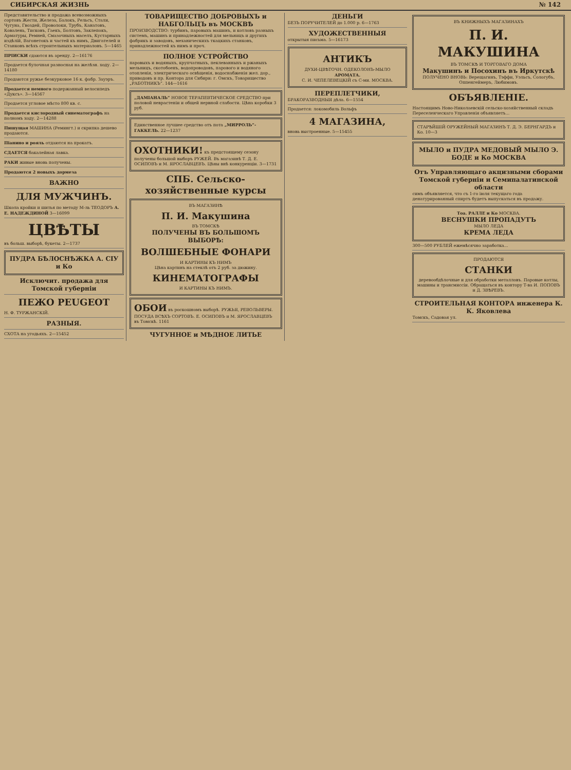СИБИРСКАЯ ЖИЗНЬ № 142
Представительство и продажа всевозможныхъ сортовъ Жести, Железа, Балокъ, Рельсъ, Стали, Чугуна, Гвоздей, Проволоки, Трубъ, Канатовъ, Ковалень, Тисковъ, Гаекъ, Болтовъ, Заклепокъ, Арматуры, Ремней, Смазочныхъ маселъ, Кустарныхъ издѣлiй, Вагонетокъ и частей къ нимъ, Двигателей и Станковъ всѣхъ строительныхъ материаловъ. 5—1465
ПРIИСКИ сдаются въ аренду. 2—16176
Продается булочная разносная на желѣзн. ходу. 2—14180
Продаются ружье безкурковое 16 к. фабр. Зауэръ.
Продается немного подержанный велосипедъ «Дуксъ». 3—14567
Продается угловое мѣсто 800 кв. с.
Продается кислородный синематографъ на полномъ ходу. 2—14288
Пишущая МАШИНА (Ремингт.) и скрипка дешево продаются.
Пiанино и рояль отдаются на прокатъ.
СДАЕТСЯ бакалейная лавка.
РАКИ живые вновь получены.
Продаются 2 новыхъ дормеза
ВАЖНО
ДЛЯ МУЖЧИНЪ.
Школа кройки и шитья по методу М-ль ТЕОДОРЪ А. Е. НАДЕЖДИНОЙ 3—16099
ЦВѢТЫ
въ больш. выборѣ, букеты. 2—1737
ПУДРА БѢЛОСНѢЖКА А. СIУ и Ко
Исключит. продажа для Томской губернiи
ПЕЖО PEUGEOT
Н. Ф. ТУРЖАНСКIЙ.
РАЗНЫЯ.
СХОТА на угодьяхъ. 2—15452
ТОВАРИЩЕСТВО ДОБРОВЫХЪ и НАБГОЛЬЦЪ въ МОСКВѢ
ПРОИЗВОДСТВО: турбинъ, паровыхъ машинъ, и котловъ разныхъ системъ, машинъ и принадлежностей для мельницъ и другихъ фабрикъ и заводовъ, механическихъ ткацкихъ станковъ, принадлежностей къ нимъ и проч.
ПОЛНОЕ УСТРОЙСТВО
паровыхъ и водяныхъ, крупчатныхъ, пеклеванныхъ и ржаныхъ мельницъ, скотобоенъ, водопроводовъ, парового и водяного отопленiя, электрическаго освѣщенiя, водоснабженiя жел. дор., приводовъ и пр. Контора для Сибири: г. Омскъ, Товарищество „РАБОТНИКЪ“. 144—1616
„ДАМIАНАЛЬ“ НОВОЕ ТЕРАПЕВТИЧЕСКОЕ СРЕДСТВО при половой неврастенiи и общей нервной слабости. Цѣна коробки 3 руб.
Единственное лучшее средство отъ пота „МИРРОЛЬ“-ГАККЕЛЬ. 22—1237
ОХОТНИКИ! къ предстоящему сезону получены большой выборъ РУЖЕЙ. Въ магазинѣ Т. Д. Е. ОСИПОВЪ и М. ЯРОСЛАВЦЕВЪ. Цѣны внѣ конкуренцiи. 3—1731
СПБ. Сельско-хозяйственные курсы
ВЪ МАГАЗИНѢ
П. И. Макушина
ВЪ ТОМСКѢ
ПОЛУЧЕНЫ ВЪ БОЛЬШОМЪ ВЫБОРѢ:
ВОЛШЕБНЫЕ ФОНАРИ
И КАРТИНЫ КЪ НИМЪ
Цѣна картинъ на стеклѣ отъ 2 руб. за дюжину.
КИНЕМАТОГРАФЫ
И КАРТИНЫ КЪ НИМЪ.
ОБОИ въ роскошномъ выборѣ. РУЖЬЯ, РЕВОЛЬВЕРЫ. ПОСУДА ВСѢХЪ СОРТОВЪ. Е. ОСИПОВЪ и М. ЯРОСЛАВЦЕВЪ въ Томскѣ. 1161
ЧУГУННОЕ и МѢДНОЕ ЛИТЬЕ
ДЕНЬГИ
БЕЗЪ ПОРУЧИТЕЛЕЙ до 1.000 р. 6—1763
ХУДОЖЕСТВЕННЫЯ
открытыя письма. 5—16173
АНТИКЪ
ДУХИ-ЦВѢТОЧН. ОДЕКОЛОНЪ-МЫЛО
АРОМАТА.
С. И. ЧЕПЕЛЕВЕЦКIЙ съ С-ми. МОСКВА.
ПЕРЕПЛЕТЧИКИ,
БРАКОРАЗВОДНЫЯ дѣла. 6—1554
Продается: локомобиль Вольфъ
4 МАГАЗИНА,
вновь выстроенные. 5—15455
ВЪ КНИЖНЫХЪ МАГАЗИНАХЪ
П. И. МАКУШИНА
ВЪ ТОМСКѢ И ТОРГОВАГО ДОМА
Макушинъ и Посохинъ въ Иркутскѣ
ПОЛУЧЕНО ВНОВЬ: Верещагинъ, Тэффи, Уэльсъ, Сологубъ, Оппенгеймеръ, Любимовъ.
ОБЪЯВЛЕНIЕ.
Настоящимъ Ново-Николаевскiй сельско-хозяйственный складъ Переселенческаго Управленiя объявляетъ...
СТАРѢЙШIЙ ОРУЖЕЙНЫЙ МАГАЗИНЪ Т. Д. Э. БЕРНГАРДЪ и Ко. 10—3
МЫЛО и ПУДРА МЕДОВЫЙ МЫЛО Э. БОДЕ и Ко МОСКВА
Отъ Управляющаго акцизными сборами Томской губернiи и Семипалатинской области
симъ объявляется, что съ 1-го iюля текущаго года денатурированный спиртъ будетъ выпускаться въ продажу.
Тоа. РАЛЛЕ и Ко МОСКВА.
ВЕСНУШКИ ПРОПАДУТЪ
МЫЛО ЛЕДА
КРЕМА ЛЕДА
300—500 РУБЛЕЙ ежемѣсячно заработка...
ПРОДАЮТСЯ
СТАНКИ
деревообдѣлочные и для обработки металловъ. Паровые котлы, машины и трансмиссiи. Обращаться въ контору Т-ва И. ПОПОВЪ и Д. ЗВѢРЕВЪ.
СТРОИТЕЛЬНАЯ КОНТОРА инженера К. К. Яковлева
Томскъ, Садовая ул.